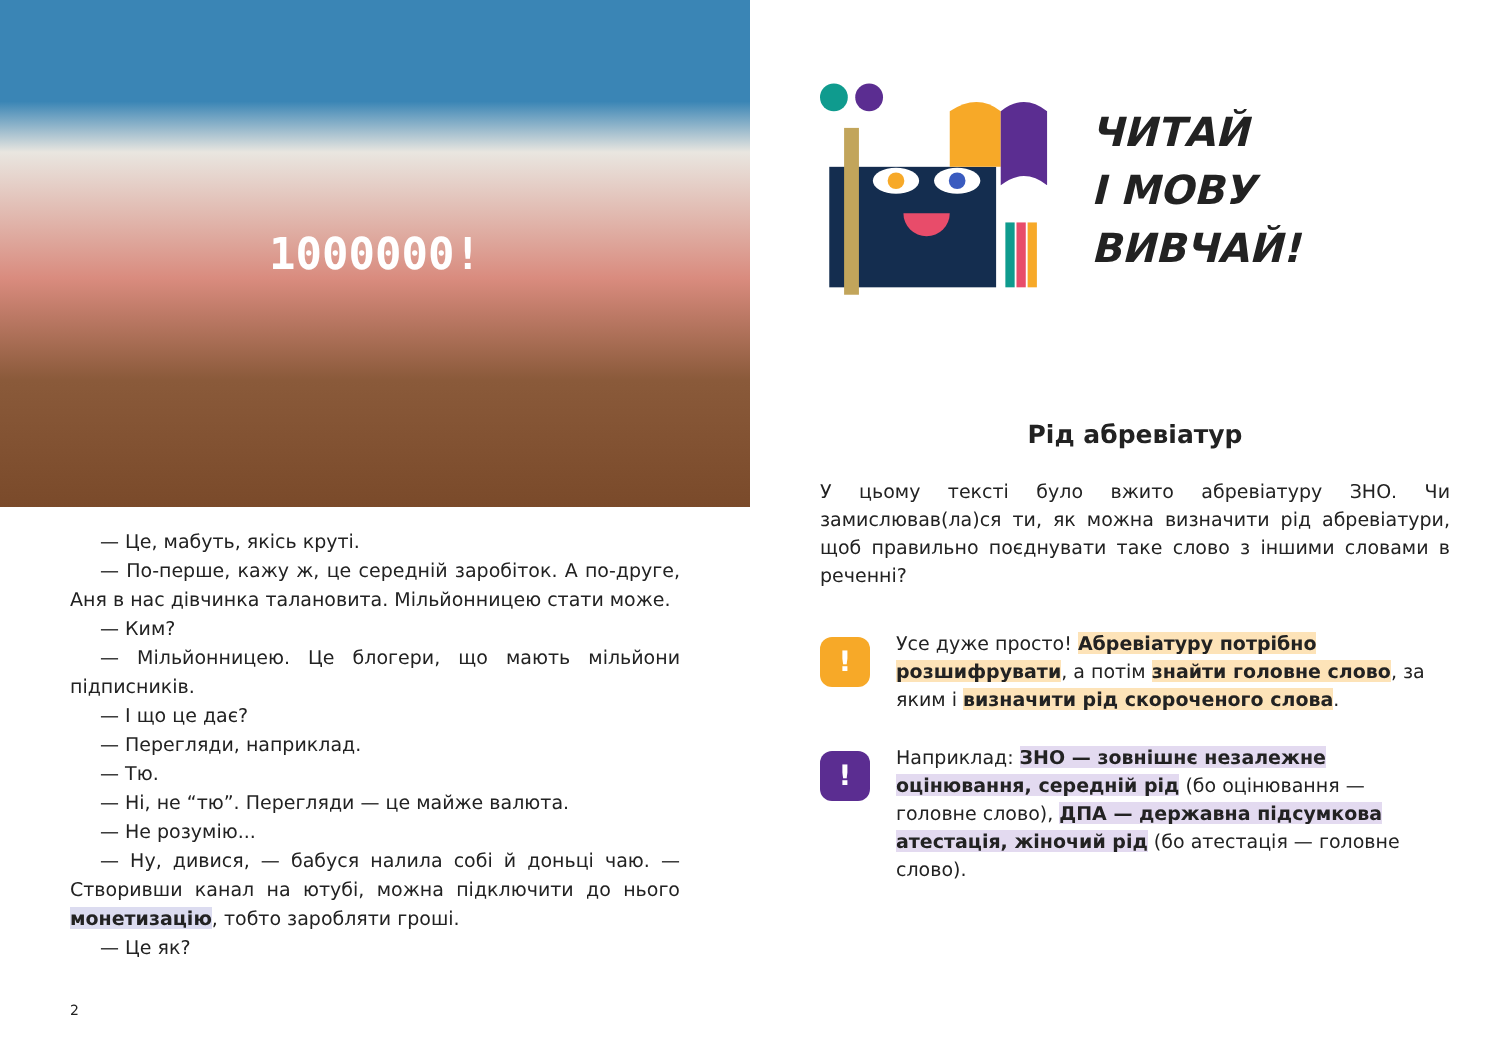1000000!
— Це, мабуть, якісь круті.
— По-перше, кажу ж, це середній заробіток. А по-друге, Аня в нас дівчинка талановита. Мільйонницею стати може.
— Ким?
— Мільйонницею. Це блогери, що мають мільйони підписників.
— І що це дає?
— Перегляди, наприклад.
— Тю.
— Ні, не “тю”. Перегляди — це майже валюта.
— Не розумію...
— Ну, дивися, — бабуся налила собі й доньці чаю. — Створивши канал на ютубі, можна підключити до нього монетизацію, тобто заробляти гроші.
— Це як?
2
ЧИТАЙ
І МОВУ ВИВЧАЙ!
Рід абревіатур
У цьому тексті було вжито абревіатуру ЗНО. Чи замислював(ла)ся ти, як можна визначити рід абревіатури, щоб правильно поєднувати таке слово з іншими словами в реченні?
!
Усе дуже просто! Абревіатуру потрібно розшифрувати, а потім знайти головне слово, за яким і визначити рід скороченого слова.
!
Наприклад: ЗНО — зовнішнє незалежне оцінювання, середній рід (бо оцінювання — головне слово), ДПА — державна підсумкова атестація, жіночий рід (бо атестація — головне слово).